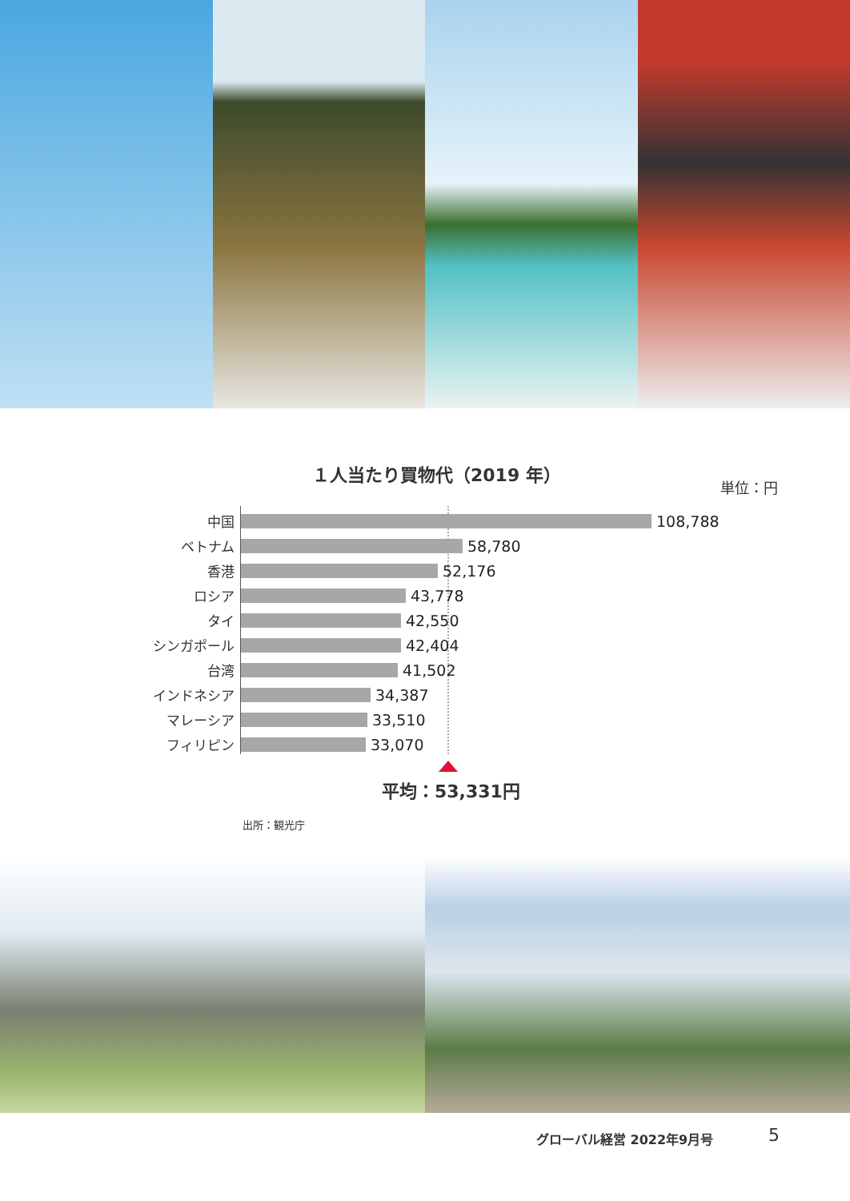１人当たり買物代（2019 年）
単位：円
中国 108,788
ベトナム 58,780
香港 52,176
ロシア 43,778
タイ 42,550
シンガポール 42,404
台湾 41,502
インドネシア 34,387
マレーシア 33,510
フィリピン 33,070
平均：53,331円
出所：観光庁
グローバル経営 2022年9月号 5